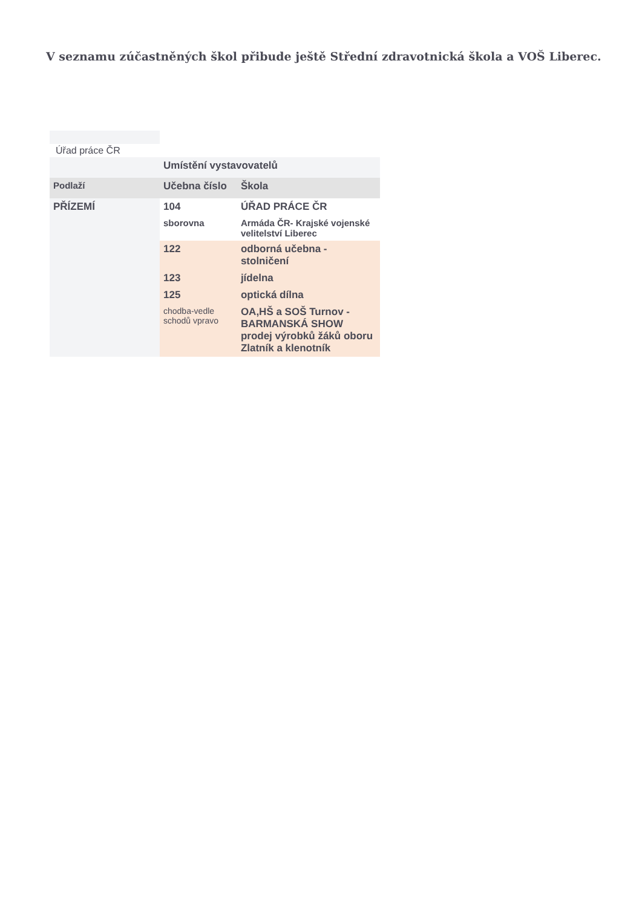V seznamu zúčastněných škol přibude ještě Střední zdravotnická škola a VOŠ Liberec.
Úřad práce ČR
| | Umístění vystavovatelů | |
| Podlaží | Učebna číslo | Škola |
| PŘÍZEMÍ | 104 | ÚŘAD PRÁCE ČR |
| | sborovna | Armáda ČR- Krajské vojenské velitelství Liberec |
| | 122 | odborná učebna - stolničení |
| | 123 | jídelna |
| | 125 | optická dílna |
| | chodba-vedle schodů vpravo | OA,HŠ a SOŠ Turnov - BARMANSKÁ SHOW prodej výrobků žáků oboru Zlatník a klenotník |